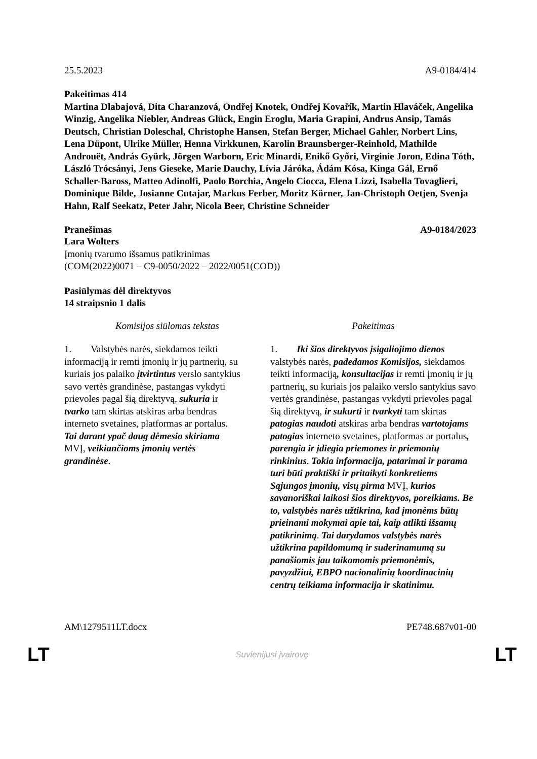25.5.2023 A9-0184/414
Pakeitimas 414
Martina Dlabajová, Dita Charanzová, Ondřej Knotek, Ondřej Kovařík, Martin Hlaváček, Angelika Winzig, Angelika Niebler, Andreas Glück, Engin Eroglu, Maria Grapini, Andrus Ansip, Tamás Deutsch, Christian Doleschal, Christophe Hansen, Stefan Berger, Michael Gahler, Norbert Lins, Lena Düpont, Ulrike Müller, Henna Virkkunen, Karolin Braunsberger-Reinhold, Mathilde Androuët, András Gyürk, Jörgen Warborn, Eric Minardi, Enikő Győri, Virginie Joron, Edina Tóth, László Trócsányi, Jens Gieseke, Marie Dauchy, Lívia Járóka, Ádám Kósa, Kinga Gál, Ernő Schaller-Baross, Matteo Adinolfi, Paolo Borchia, Angelo Ciocca, Elena Lizzi, Isabella Tovaglieri, Dominique Bilde, Josianne Cutajar, Markus Ferber, Moritz Körner, Jan-Christoph Oetjen, Svenja Hahn, Ralf Seekatz, Peter Jahr, Nicola Beer, Christine Schneider
Pranešimas A9-0184/2023
Lara Wolters
Įmonių tvarumo išsamus patikrinimas
(COM(2022)0071 – C9-0050/2022 – 2022/0051(COD))
Pasiūlymas dėl direktyvos
14 straipsnio 1 dalis
| Komisijos siūlomas tekstas | Pakeitimas |
| --- | --- |
| 1. Valstybės narės, siekdamos teikti informaciją ir remti įmonių ir jų partnerių, su kuriais jos palaiko įtvirtintus verslo santykius savo vertės grandinėse, pastangas vykdyti prievoles pagal šią direktyvą, sukuria ir tvarko tam skirtas atskiras arba bendras interneto svetaines, platformas ar portalus. Tai darant ypač daug dėmesio skiriama MVĮ, veikiančioms įmonių vertės grandinėse . | 1. Iki šios direktyvos įsigaliojimo dienos valstybės narės, padedamos Komisijos, siekdamos teikti informaciją , konsultacijas ir remti įmonių ir jų partnerių, su kuriais jos palaiko verslo santykius savo vertės grandinėse, pastangas vykdyti prievoles pagal šią direktyvą, ir sukurti ir tvarkyti tam skirtas patogias naudoti atskiras arba bendras vartotojams patogias interneto svetaines, platformas ar portalus , parengia ir įdiegia priemones ir priemonių rinkinius . Tokia informacija, patarimai ir parama turi būti praktiški ir pritaikyti konkretiems Sąjungos įmonių, visų pirma MVĮ, kurios savanoriškai laikosi šios direktyvos, poreikiams. Be to, valstybės narės užtikrina, kad įmonėms būtų prieinami mokymai apie tai, kaip atlikti išsamų patikrinimą . Tai darydamos valstybės narės užtikrina papildomumą ir suderinamumą su panašiomis jau taikomomis priemonėmis, pavyzdžiui, EBPO nacionalinių koordinacinių centrų teikiama informacija ir skatinimu. |
AM\1279511LT.docx PE748.687v01-00
LT Suvienijusi įvairovę LT